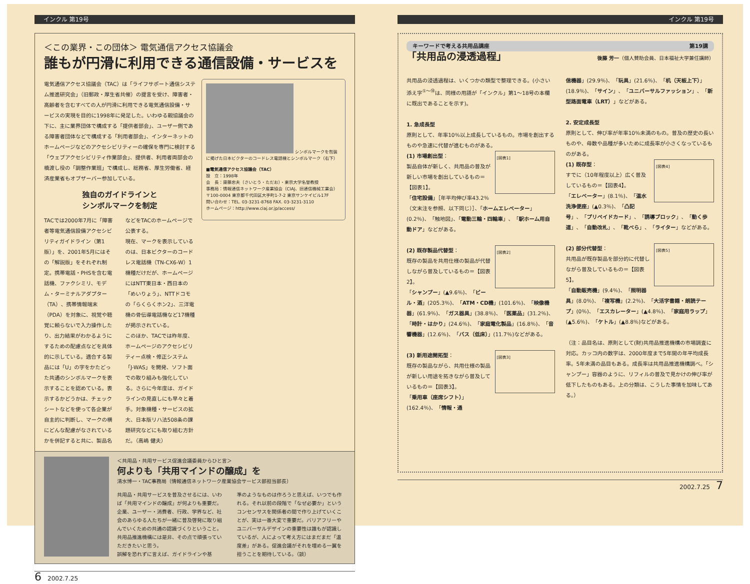インクル 第19号
＜この業界・この団体＞ 電気通信アクセス協議会
誰もが円滑に利用できる通信設備・サービスを
シンボルマークを包装に掲げた日本ビクターのコードレス電話機とシンボルマーク（右下）
■電気通信アクセス協議会（TAC）
設　立：1998年
会　長：齋藤忠夫（さいとう・ただお）・東京大学名誉教授
事務局：情報通信ネットワーク産業協会（CIAJ、旧通信機械工業会）〒100-0004 東京都千代田区大手町1-7-2 東京サンケイビル17F
問い合わせ：TEL. 03-3231-8768 FAX. 03-3231-3110
ホームページ：http://www.ciaj.or.jp/access/
電気通信アクセス協議会（TAC）は「ライフサポート通信システム推進研究会」（旧郵政・厚生省共催）の提言を受け、障害者・高齢者を含むすべての人が円滑に利用できる電気通信設備・サービスの実現を目的に1998年に発足した。いわゆる親協議会の下に、主に業界団体で構成する「提供者部会」、ユーザー側である障害者団体などで構成する「利用者部会」、インターネットのホームページなどのアクセシビリティーの確保を専門に検討する「ウェブアクセシビリティ作業部会」、提供者、利用者両部会の橋渡し役の「調整作業班」で構成し、総務省、厚生労働省、経済産業省もオブザーバー参加している。
独自のガイドラインと
シンボルマークを制定
TACでは2000年7月に「障害者等電気通信設備アクセシビリティガイドライン（第1版）」を、2001年5月にはその「解説版」をそれぞれ制定。携帯電話・PHSを含む電話機、ファクシミリ、モデム・ターミナルアダプター（TA）、携帯情報端末（PDA）を対象に、視覚や聴覚に頼らないで入力操作したり、出力結果がわかるようにするための配慮点などを具体的に示している。適合する製品には「U」の字をかたどった共通のシンボルマークを表示することを認めている。表示するかどうかは、チェックシートなどを使って各企業が自主的に判断し、マークの横にどんな配慮がなされているかを併記すると共に、製品名
などをTACのホームページで公表する。
現在、マークを表示しているのは、日本ビクターのコードレス電話機（TN-CX6-W）1機種だけだが、ホームページにはNTT東日本・西日本の「めいりょう」、NTTドコモの「らくらくホン2」、三洋電機の骨伝導電話機など17機種が掲示されている。
このほか、TACでは昨年度、ホームページのアクセシビリティー点検・修正システム「J-WAS」を開発、ソフト面での取り組みも強化している。さらに今年度は、ガイドラインの見直しにも早々と着手。対象機種・サービスの拡大、日本版リハ法508条の課題研究などにも取り組む方針だ。（高嶋 健夫）
＜共用品・共用サービス促進会議委員からひと言＞
何よりも「共用マインドの醸成」を
清水博一・TAC事務局（情報通信ネットワーク産業協会サービス部担当部長）
共用品・共用サービスを普及させるには、いわば「共用マインドの醸成」が何よりも重要だ。企業、ユーザー・消費者、行政、学界など、社会のあらゆる人たちが一緒に普及啓発に取り組んでいくための共通の認識づくりということ。共用品推進機構には是非、その点で頑張っていただきたいと思う。
誤解を恐れずに言えば、ガイドラインや基
準のようなものは作ろうと思えば、いつでも作れる。それ以前の段階で「なぜ必要か」というコンセンサスを関係者の間で作り上げていくことが、実は一番大変で重要だ。バリアフリーやユニバーサルデザインの重要性は誰もが認識しているが、人によって考え方にはまだまだ「温度差」がある。促進会議がそれを埋める一翼を担うことを期待している。（談）
6 2002.7.25
インクル 第19号
キーワードで考える共用品講座 第19講
「共用品の浸透過程」 後藤 芳一（個人賛助会員、日本福祉大学兼任講師）
共用品の浸透過程は、いくつかの類型で整理できる。(小さい添え字<sup>①〜⑱</sup>は、同様の用語が「インクル」第1〜18号の本欄に既出であることを示す)。
1. 急成長型
原則として、年率10％以上成長しているもの。市場を創出するものや急速に代替が進むものがある。
[図表1]
(1) 市場創出型：
製品自体が新しく、共用品の普及が新しい市場を創出しているもの＝【図表1】。
「住宅設備」［年平均伸び率43.2％（文末注を参照、以下同じ）］、「ホームエレベーター」(0.2％)、「触地図」、「電動三輪・四輪車」、「駅ホーム用自動ドア」などがある。
[図表2]
(2) 既存製品代替型：
既存の製品を共用仕様の製品が代替しながら普及しているもの＝【図表2】。
「シャンプー」(▲9.6％)、「ビール・酒」(205.3％)、「ATM・CD機」(101.6％)、「映像機器」(61.9％)、「ガス器具」(38.8％)、「医薬品」(31.2％)、「時計・はかり」(24.6％)、「家庭電化製品」(16.8％)、「音響機器」(12.6％)、「バス（低床）」(11.7％)などがある。
[図表3]
(3) 新用途開拓型：
既存の製品ながら、共用仕様の製品が新しい用途を拓きながら普及しているもの＝【図表3】。
「乗用車（座席シフト）」(162.4％)、「情報・通
信機器」(29.9％)、「玩具」(21.6％)、「机（天板上下）」(18.9％)、「サイン」、「ユニバーサルファッション」、「新型路面電車（LRT）」などがある。
2. 安定成長型
原則として、伸び率が年率10％未満のもの。普及の歴史の長いものや、母数や品種が多いために成長率が小さくなっているものがある。
[図表4]
(1) 既存型：
すでに（10年程度以上）広く普及しているもの＝【図表4】。
「エレベーター」(8.1％)、「温水洗浄便座」(▲0.3％)、「凸記号」、「プリペイドカード」、「誘導ブロック」、「動く歩道」、「自動改札」、「靴べら」、「ライター」などがある。
[図表5]
(2) 部分代替型：
共用品が既存製品を部分的に代替しながら普及しているもの＝【図表5】。
「自動販売機」(9.4％)、「照明器具」(8.0％)、「複写機」(2.2％)、「大活字書籍・朗読テープ」(0％)、「エスカレーター」(▲4.8％)、「家庭用ラップ」(▲5.6％)、「ケトル」(▲8.8％)などがある。
（注：品目名は、原則として(財)共用品推進機構の市場調査に対応。カッコ内の数字は、2000年度まで5年間の年平均成長率。5年未満の品目もある。成長率は共用品推進機構調べ。「シャンプー」容器のように、リフィルの普及で見かけの伸び率が低下したものもある。上の分類は、こうした事情を加味してある。）
2002.7.25 7